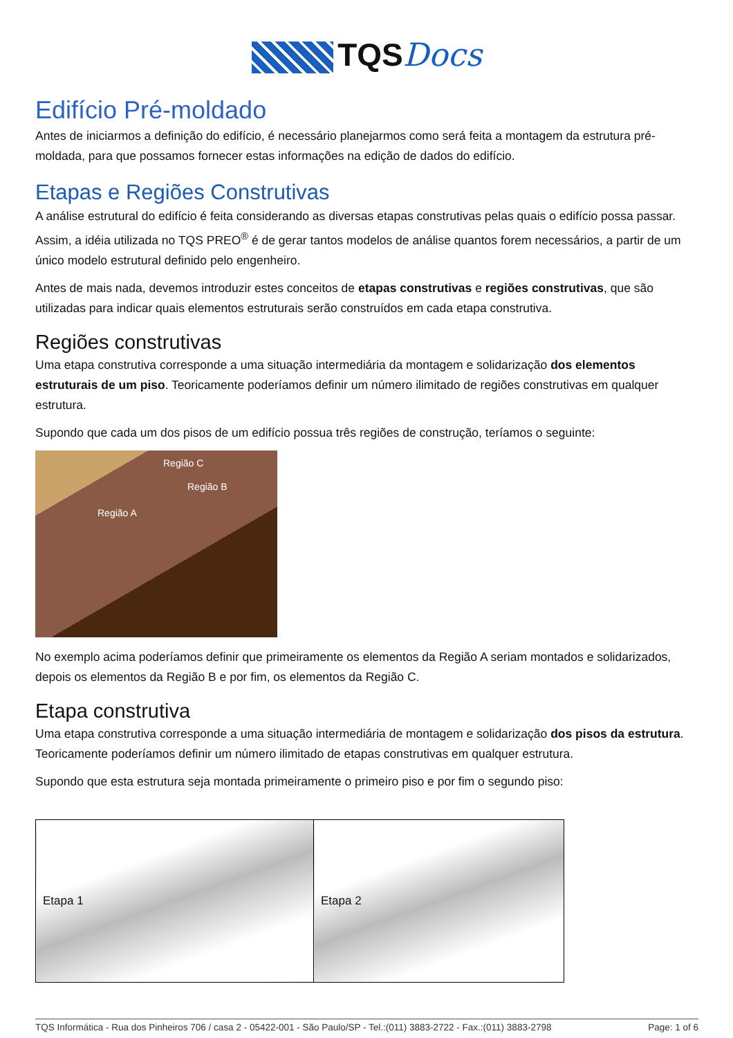TQSDocs
Edifício Pré-moldado
Antes de iniciarmos a definição do edifício, é necessário planejarmos como será feita a montagem da estrutura pré-moldada, para que possamos fornecer estas informações na edição de dados do edifício.
Etapas e Regiões Construtivas
A análise estrutural do edifício é feita considerando as diversas etapas construtivas pelas quais o edifício possa passar. Assim, a idéia utilizada no TQS PREO<sup>®</sup> é de gerar tantos modelos de análise quantos forem necessários, a partir de um único modelo estrutural definido pelo engenheiro.
Antes de mais nada, devemos introduzir estes conceitos de etapas construtivas e regiões construtivas, que são utilizadas para indicar quais elementos estruturais serão construídos em cada etapa construtiva.
Regiões construtivas
Uma etapa construtiva corresponde a uma situação intermediária da montagem e solidarização dos elementos estruturais de um piso. Teoricamente poderíamos definir um número ilimitado de regiões construtivas em qualquer estrutura.
Supondo que cada um dos pisos de um edifício possua três regiões de construção, teríamos o seguinte:
Região C
Região B
Região A
No exemplo acima poderíamos definir que primeiramente os elementos da Região A seriam montados e solidarizados, depois os elementos da Região B e por fim, os elementos da Região C.
Etapa construtiva
Uma etapa construtiva corresponde a uma situação intermediária de montagem e solidarização dos pisos da estrutura. Teoricamente poderíamos definir um número ilimitado de etapas construtivas em qualquer estrutura.
Supondo que esta estrutura seja montada primeiramente o primeiro piso e por fim o segundo piso:
| Etapa 1 | Etapa 2 |
TQS Informática - Rua dos Pinheiros 706 / casa 2 - 05422-001 - São Paulo/SP - Tel.:(011) 3883-2722 - Fax.:(011) 3883-2798 Page: 1 of 6